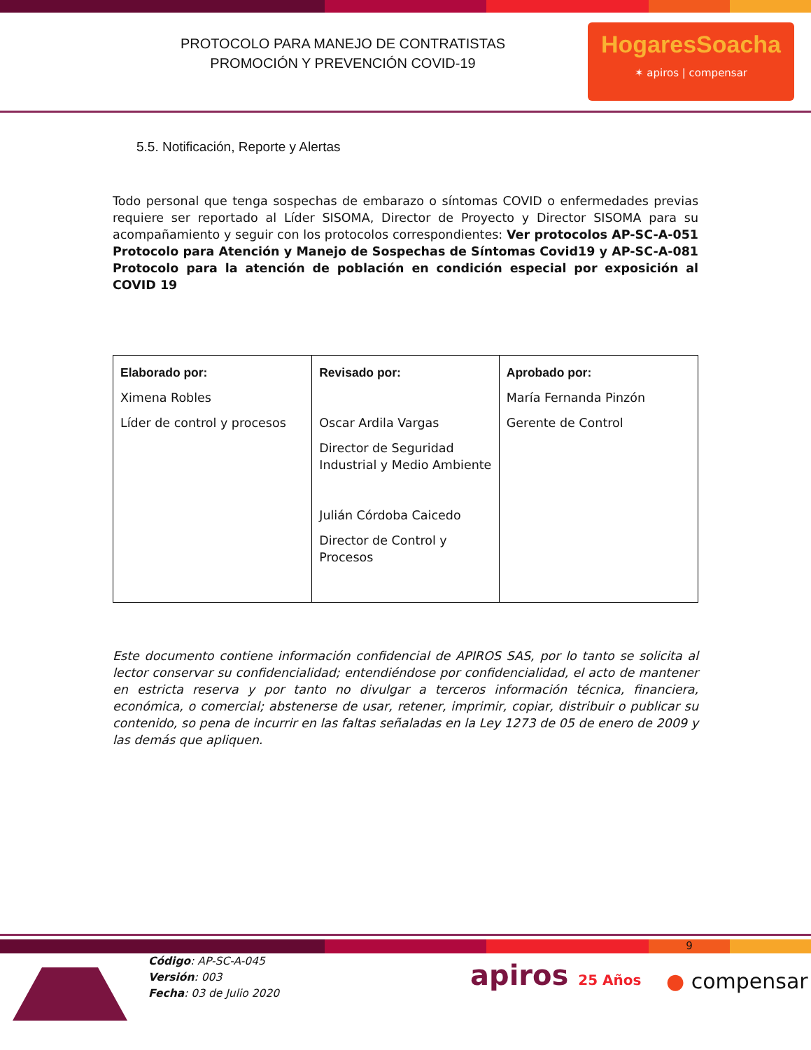PROTOCOLO PARA MANEJO DE CONTRATISTAS
PROMOCIÓN Y PREVENCIÓN COVID-19
HogaresSoacha
✶ apiros | compensar
5.5. Notificación, Reporte y Alertas
Todo personal que tenga sospechas de embarazo o síntomas COVID o enfermedades previas requiere ser reportado al Líder SISOMA, Director de Proyecto y Director SISOMA para su acompañamiento y seguir con los protocolos correspondientes: Ver protocolos AP-SC-A-051 Protocolo para Atención y Manejo de Sospechas de Síntomas Covid19 y AP-SC-A-081 Protocolo para la atención de población en condición especial por exposición al COVID 19
| Elaborado por: Ximena Robles Líder de control y procesos | Revisado por: Oscar Ardila Vargas Director de Seguridad Industrial y Medio Ambiente Julián Córdoba Caicedo Director de Control y Procesos | Aprobado por: María Fernanda Pinzón Gerente de Control |
Este documento contiene información confidencial de APIROS SAS, por lo tanto se solicita al lector conservar su confidencialidad; entendiéndose por confidencialidad, el acto de mantener en estricta reserva y por tanto no divulgar a terceros información técnica, financiera, económica, o comercial; abstenerse de usar, retener, imprimir, copiar, distribuir o publicar su contenido, so pena de incurrir en las faltas señaladas en la Ley 1273 de 05 de enero de 2009 y las demás que apliquen.
9
Código: AP-SC-A-045
Versión: 003
Fecha: 03 de Julio 2020
apiros 25 Años
● compensar